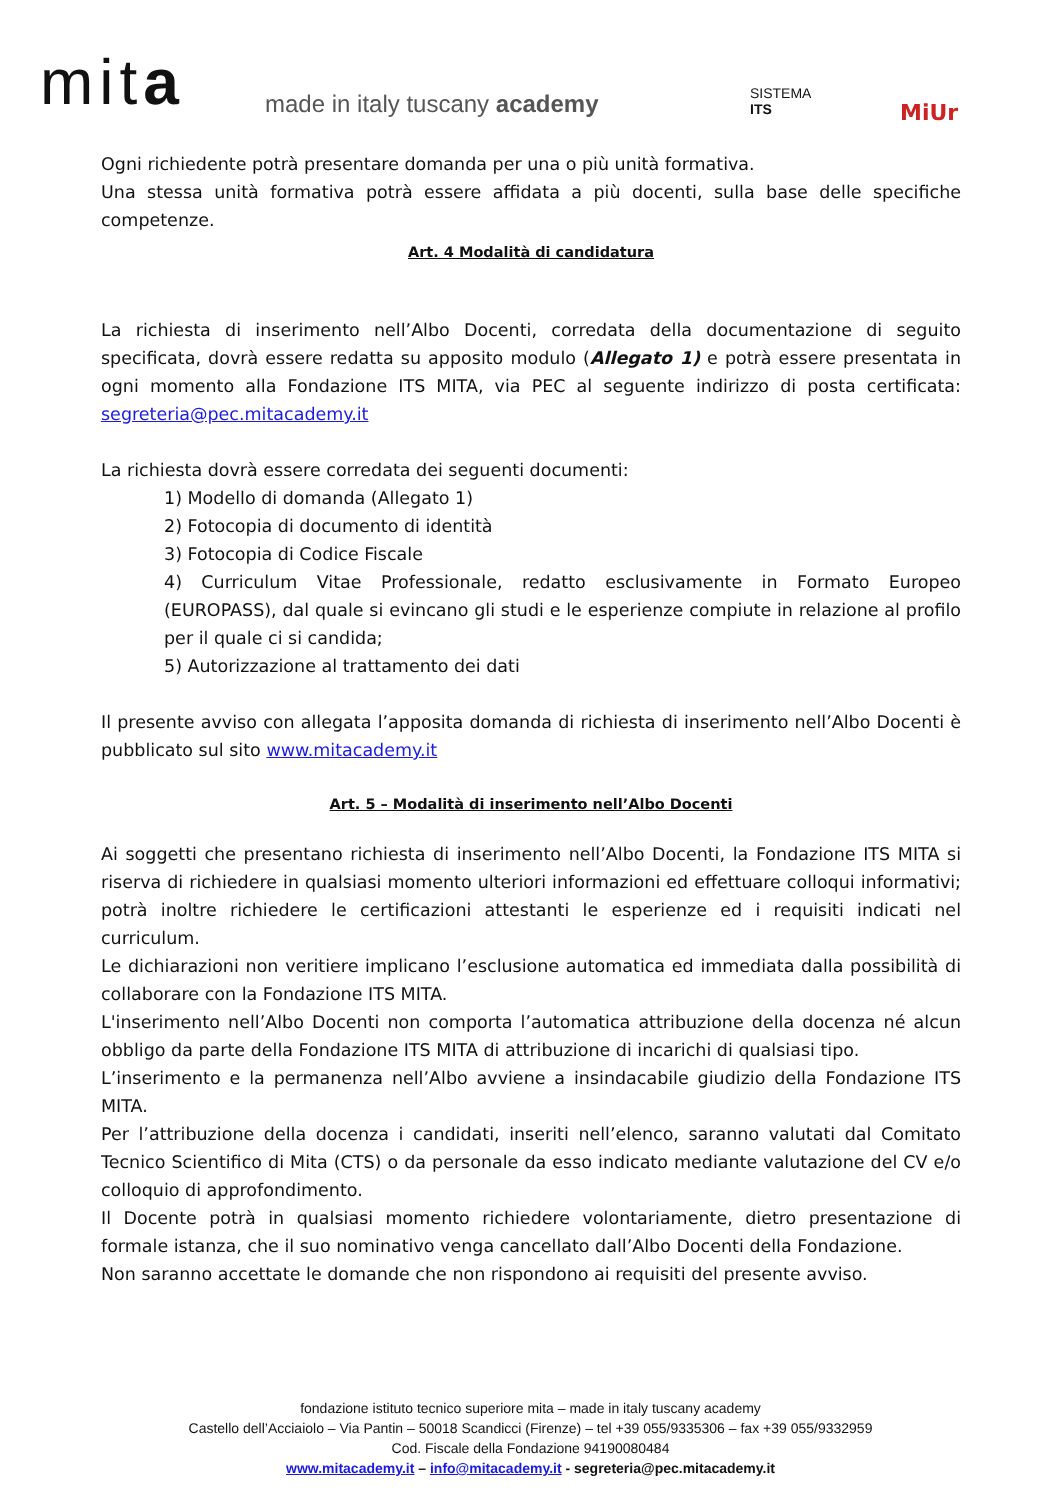mita made in italy tuscany academy
SISTEMA
ITS
MiUr
Ogni richiedente potrà presentare domanda per una o più unità formativa.
Una stessa unità formativa potrà essere affidata a più docenti, sulla base delle specifiche competenze.
Art. 4 Modalità di candidatura
La richiesta di inserimento nell’Albo Docenti, corredata della documentazione di seguito specificata, dovrà essere redatta su apposito modulo (Allegato 1) e potrà essere presentata in ogni momento alla Fondazione ITS MITA, via PEC al seguente indirizzo di posta certificata: segreteria@pec.mitacademy.it
La richiesta dovrà essere corredata dei seguenti documenti:
1) Modello di domanda (Allegato 1)
2) Fotocopia di documento di identità
3) Fotocopia di Codice Fiscale
4) Curriculum Vitae Professionale, redatto esclusivamente in Formato Europeo (EUROPASS), dal quale si evincano gli studi e le esperienze compiute in relazione al profilo per il quale ci si candida;
5) Autorizzazione al trattamento dei dati
Il presente avviso con allegata l’apposita domanda di richiesta di inserimento nell’Albo Docenti è pubblicato sul sito www.mitacademy.it
Art. 5 – Modalità di inserimento nell’Albo Docenti
Ai soggetti che presentano richiesta di inserimento nell’Albo Docenti, la Fondazione ITS MITA si riserva di richiedere in qualsiasi momento ulteriori informazioni ed effettuare colloqui informativi; potrà inoltre richiedere le certificazioni attestanti le esperienze ed i requisiti indicati nel curriculum.
Le dichiarazioni non veritiere implicano l’esclusione automatica ed immediata dalla possibilità di collaborare con la Fondazione ITS MITA.
L'inserimento nell’Albo Docenti non comporta l’automatica attribuzione della docenza né alcun obbligo da parte della Fondazione ITS MITA di attribuzione di incarichi di qualsiasi tipo.
L’inserimento e la permanenza nell’Albo avviene a insindacabile giudizio della Fondazione ITS MITA.
Per l’attribuzione della docenza i candidati, inseriti nell’elenco, saranno valutati dal Comitato Tecnico Scientifico di Mita (CTS) o da personale da esso indicato mediante valutazione del CV e/o colloquio di approfondimento.
Il Docente potrà in qualsiasi momento richiedere volontariamente, dietro presentazione di formale istanza, che il suo nominativo venga cancellato dall’Albo Docenti della Fondazione.
Non saranno accettate le domande che non rispondono ai requisiti del presente avviso.
fondazione istituto tecnico superiore mita – made in italy tuscany academy
Castello dell’Acciaiolo – Via Pantin – 50018 Scandicci (Firenze) – tel +39 055/9335306 – fax +39 055/9332959
Cod. Fiscale della Fondazione 94190080484
www.mitacademy.it – info@mitacademy.it - segreteria@pec.mitacademy.it